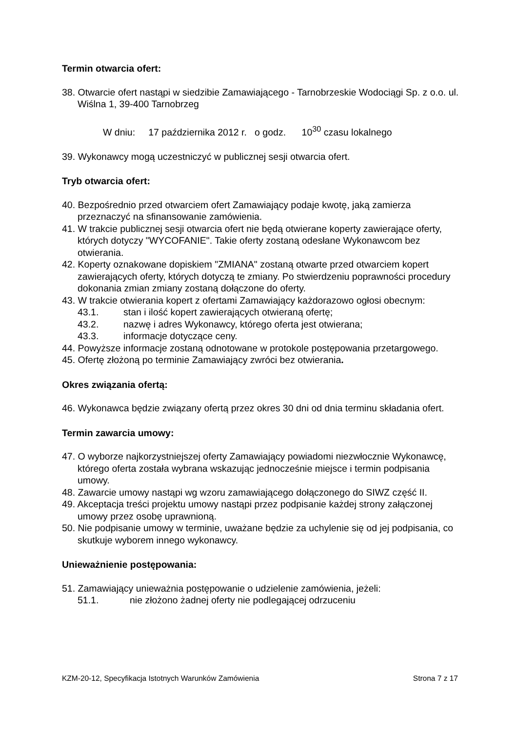Termin otwarcia ofert:
38. Otwarcie ofert nastąpi w siedzibie Zamawiającego - Tarnobrzeskie Wodociągi Sp. z o.o. ul. Wiślna 1, 39-400 Tarnobrzeg
W dniu: 17 października 2012 r. o godz. 10<sup>30</sup> czasu lokalnego
39. Wykonawcy mogą uczestniczyć w publicznej sesji otwarcia ofert.
Tryb otwarcia ofert:
40. Bezpośrednio przed otwarciem ofert Zamawiający podaje kwotę, jaką zamierza przeznaczyć na sfinansowanie zamówienia.
41. W trakcie publicznej sesji otwarcia ofert nie będą otwierane koperty zawierające oferty, których dotyczy "WYCOFANIE". Takie oferty zostaną odesłane Wykonawcom bez otwierania.
42. Koperty oznakowane dopiskiem "ZMIANA" zostaną otwarte przed otwarciem kopert zawierających oferty, których dotyczą te zmiany. Po stwierdzeniu poprawności procedury dokonania zmian zmiany zostaną dołączone do oferty.
43. W trakcie otwierania kopert z ofertami Zamawiający każdorazowo ogłosi obecnym:
43.1. stan i ilość kopert zawierających otwieraną ofertę;
43.2. nazwę i adres Wykonawcy, którego oferta jest otwierana;
43.3. informacje dotyczące ceny.
44. Powyższe informacje zostaną odnotowane w protokole postępowania przetargowego.
45. Ofertę złożoną po terminie Zamawiający zwróci bez otwierania.
Okres związania ofertą:
46. Wykonawca będzie związany ofertą przez okres 30 dni od dnia terminu składania ofert.
Termin zawarcia umowy:
47. O wyborze najkorzystniejszej oferty Zamawiający powiadomi niezwłocznie Wykonawcę, którego oferta została wybrana wskazując jednocześnie miejsce i termin podpisania umowy.
48. Zawarcie umowy nastąpi wg wzoru zamawiającego dołączonego do SIWZ część II.
49. Akceptacja treści projektu umowy nastąpi przez podpisanie każdej strony załączonej umowy przez osobę uprawnioną.
50. Nie podpisanie umowy w terminie, uważane będzie za uchylenie się od jej podpisania, co skutkuje wyborem innego wykonawcy.
Unieważnienie postępowania:
51. Zamawiający unieważnia postępowanie o udzielenie zamówienia, jeżeli:
51.1. nie złożono żadnej oferty nie podlegającej odrzuceniu
KZM-20-12, Specyfikacja Istotnych Warunków Zamówienia Strona 7 z 17